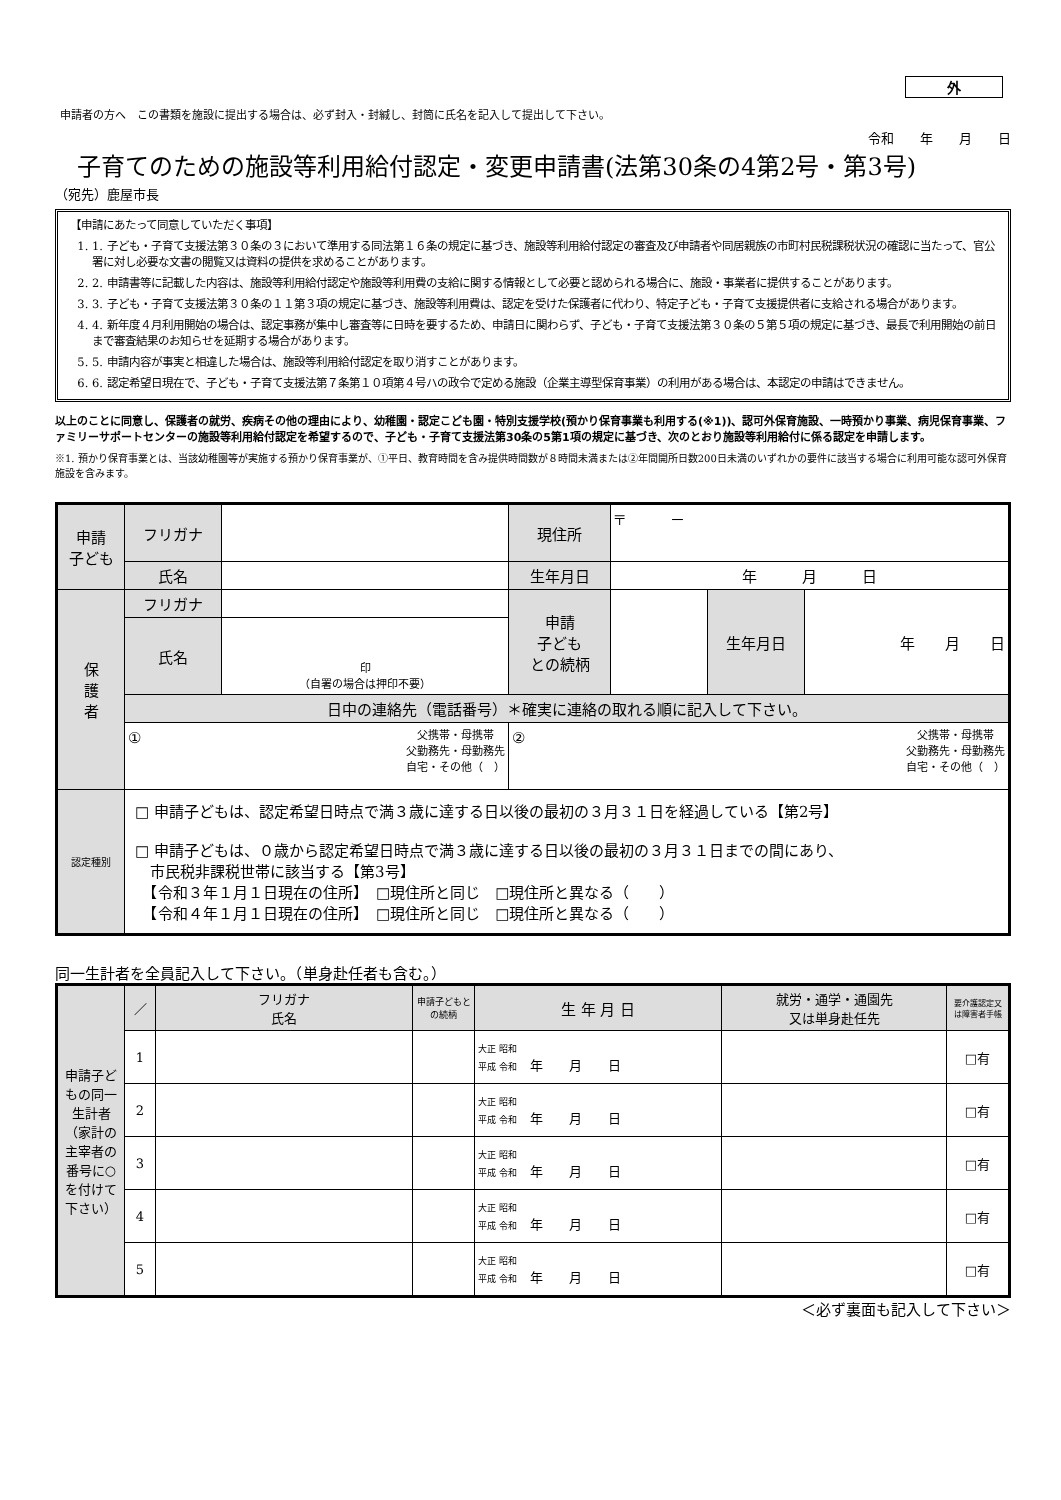外
申請者の方へ　この書類を施設に提出する場合は、必ず封入・封緘し、封筒に氏名を記入して提出して下さい。
令和　　年　　月　　日
子育てのための施設等利用給付認定・変更申請書(法第30条の4第2号・第3号)
（宛先）鹿屋市長
【申請にあたって同意していただく事項】
1. 1. 子ども・子育て支援法第３０条の３において準用する同法第１６条の規定に基づき、施設等利用給付認定の審査及び申請者や同居親族の市町村民税課税状況の確認に当たって、官公署に対し必要な文書の閲覧又は資料の提供を求めることがあります。
2. 2. 申請書等に記載した内容は、施設等利用給付認定や施設等利用費の支給に関する情報として必要と認められる場合に、施設・事業者に提供することがあります。
3. 3. 子ども・子育て支援法第３０条の１１第３項の規定に基づき、施設等利用費は、認定を受けた保護者に代わり、特定子ども・子育て支援提供者に支給される場合があります。
4. 4. 新年度４月利用開始の場合は、認定事務が集中し審査等に日時を要するため、申請日に関わらず、子ども・子育て支援法第３０条の５第５項の規定に基づき、最長で利用開始の前日まで審査結果のお知らせを延期する場合があります。
5. 5. 申請内容が事実と相違した場合は、施設等利用給付認定を取り消すことがあります。
6. 6. 認定希望日現在で、子ども・子育て支援法第７条第１０項第４号ハの政令で定める施設（企業主導型保育事業）の利用がある場合は、本認定の申請はできません。
以上のことに同意し、保護者の就労、疾病その他の理由により、幼稚園・認定こども園・特別支援学校(預かり保育事業も利用する(※1))、認可外保育施設、一時預かり事業、病児保育事業、ファミリーサポートセンターの施設等利用給付認定を希望するので、子ども・子育て支援法第30条の5第1項の規定に基づき、次のとおり施設等利用給付に係る認定を申請します。
※1. 預かり保育事業とは、当該幼稚園等が実施する預かり保育事業が、①平日、教育時間を含み提供時間数が８時間未満または②年間開所日数200日未満のいずれかの要件に該当する場合に利用可能な認可外保育施設を含みます。
| 申請 子ども | フリガナ | | 現住所 | 〒 － | | |
| | 氏名 | | | | | |
| | | | 生年月日 | 年 月 日 | | |
| 保 護 者 | フリガナ | | 申請 子ども との続柄 | | 生年月日 | 年 月 日 |
| | 氏名 | 印 （自署の場合は押印不要） | | | | |
| | 日中の連絡先（電話番号）＊確実に連絡の取れる順に記入して下さい。 | | | | | |
| | ① 父携帯・母携帯 父勤務先・母勤務先 自宅・その他（ ） | | ② 父携帯・母携帯 父勤務先・母勤務先 自宅・その他（ ） | | | |
| 認定種別 | □ 申請子どもは、認定希望日時点で満３歳に達する日以後の最初の３月３１日を経過している【第2号】 □ 申請子どもは、０歳から認定希望日時点で満３歳に達する日以後の最初の３月３１日までの間にあり、 市民税非課税世帯に該当する【第3号】 【令和３年１月１日現在の住所】 □現住所と同じ □現住所と異なる（ ） 【令和４年１月１日現在の住所】 □現住所と同じ □現住所と異なる（ ） | | | | | |
同一生計者を全員記入して下さい。（単身赴任者も含む。）
| 申請子どもの同一生計者（家計の主宰者の番号に○を付けて下さい） | ／ | フリガナ 氏名 | 申請子どもとの続柄 | 生 年 月 日 | 就労・通学・通園先 又は単身赴任先 | 要介護認定又は障害者手帳 |
| | 1 | | | 大正 昭和 平成 令和 年 月 日 | | □有 |
| | 2 | | | 大正 昭和 平成 令和 年 月 日 | | □有 |
| | 3 | | | 大正 昭和 平成 令和 年 月 日 | | □有 |
| | 4 | | | 大正 昭和 平成 令和 年 月 日 | | □有 |
| | 5 | | | 大正 昭和 平成 令和 年 月 日 | | □有 |
＜必ず裏面も記入して下さい＞